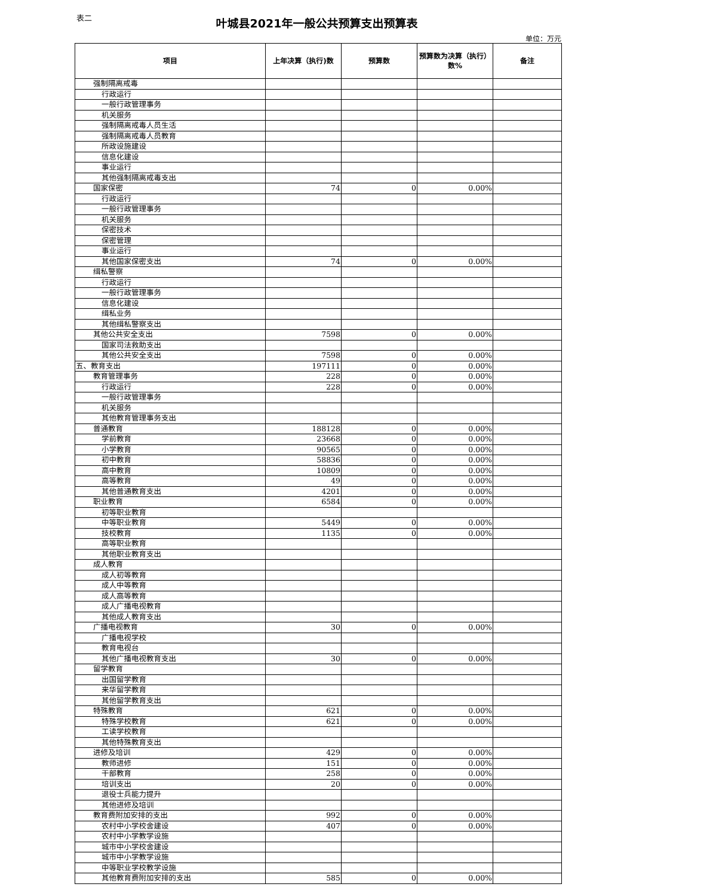表二
叶城县2021年一般公共预算支出预算表
单位：万元
| 项目 | 上年决算（执行)数 | 预算数 | 预算数为决算（执行）数% | 备注 |
| --- | --- | --- | --- | --- |
| 强制隔离戒毒 | | | | |
| 行政运行 | | | | |
| 一般行政管理事务 | | | | |
| 机关服务 | | | | |
| 强制隔离戒毒人员生活 | | | | |
| 强制隔离戒毒人员教育 | | | | |
| 所政设施建设 | | | | |
| 信息化建设 | | | | |
| 事业运行 | | | | |
| 其他强制隔离戒毒支出 | | | | |
| 国家保密 | 74 | 0 | 0.00% | |
| 行政运行 | | | | |
| 一般行政管理事务 | | | | |
| 机关服务 | | | | |
| 保密技术 | | | | |
| 保密管理 | | | | |
| 事业运行 | | | | |
| 其他国家保密支出 | 74 | 0 | 0.00% | |
| 缉私警察 | | | | |
| 行政运行 | | | | |
| 一般行政管理事务 | | | | |
| 信息化建设 | | | | |
| 缉私业务 | | | | |
| 其他缉私警察支出 | | | | |
| 其他公共安全支出 | 7598 | 0 | 0.00% | |
| 国家司法救助支出 | | | | |
| 其他公共安全支出 | 7598 | 0 | 0.00% | |
| 五、教育支出 | 197111 | 0 | 0.00% | |
| 教育管理事务 | 228 | 0 | 0.00% | |
| 行政运行 | 228 | 0 | 0.00% | |
| 一般行政管理事务 | | | | |
| 机关服务 | | | | |
| 其他教育管理事务支出 | | | | |
| 普通教育 | 188128 | 0 | 0.00% | |
| 学前教育 | 23668 | 0 | 0.00% | |
| 小学教育 | 90565 | 0 | 0.00% | |
| 初中教育 | 58836 | 0 | 0.00% | |
| 高中教育 | 10809 | 0 | 0.00% | |
| 高等教育 | 49 | 0 | 0.00% | |
| 其他普通教育支出 | 4201 | 0 | 0.00% | |
| 职业教育 | 6584 | 0 | 0.00% | |
| 初等职业教育 | | | | |
| 中等职业教育 | 5449 | 0 | 0.00% | |
| 技校教育 | 1135 | 0 | 0.00% | |
| 高等职业教育 | | | | |
| 其他职业教育支出 | | | | |
| 成人教育 | | | | |
| 成人初等教育 | | | | |
| 成人中等教育 | | | | |
| 成人高等教育 | | | | |
| 成人广播电视教育 | | | | |
| 其他成人教育支出 | | | | |
| 广播电视教育 | 30 | 0 | 0.00% | |
| 广播电视学校 | | | | |
| 教育电视台 | | | | |
| 其他广播电视教育支出 | 30 | 0 | 0.00% | |
| 留学教育 | | | | |
| 出国留学教育 | | | | |
| 来华留学教育 | | | | |
| 其他留学教育支出 | | | | |
| 特殊教育 | 621 | 0 | 0.00% | |
| 特殊学校教育 | 621 | 0 | 0.00% | |
| 工读学校教育 | | | | |
| 其他特殊教育支出 | | | | |
| 进修及培训 | 429 | 0 | 0.00% | |
| 教师进修 | 151 | 0 | 0.00% | |
| 干部教育 | 258 | 0 | 0.00% | |
| 培训支出 | 20 | 0 | 0.00% | |
| 退役士兵能力提升 | | | | |
| 其他进修及培训 | | | | |
| 教育费附加安排的支出 | 992 | 0 | 0.00% | |
| 农村中小学校舍建设 | 407 | 0 | 0.00% | |
| 农村中小学教学设施 | | | | |
| 城市中小学校舍建设 | | | | |
| 城市中小学教学设施 | | | | |
| 中等职业学校教学设施 | | | | |
| 其他教育费附加安排的支出 | 585 | 0 | 0.00% | |